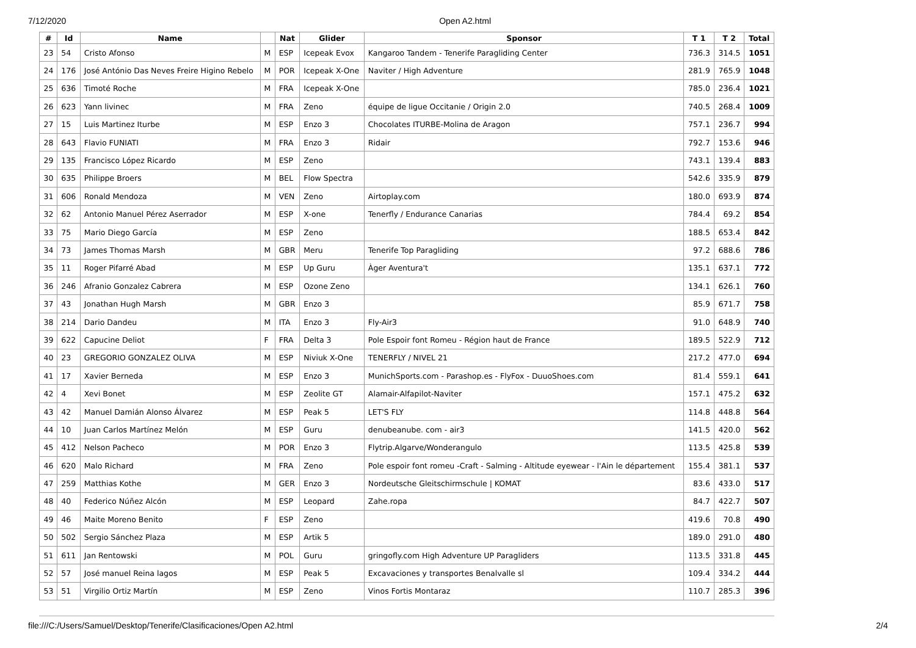7/12/2020 Open A2.html
| # | Id | Name | | Nat | Glider | Sponsor | T 1 | T 2 | Total |
| --- | --- | --- | --- | --- | --- | --- | --- | --- | --- |
| 23 | 54 | Cristo Afonso | M | ESP | Icepeak Evox | Kangaroo Tandem - Tenerife Paragliding Center | 736.3 | 314.5 | 1051 |
| 24 | 176 | José António Das Neves Freire Higino Rebelo | M | POR | Icepeak X-One | Naviter / High Adventure | 281.9 | 765.9 | 1048 |
| 25 | 636 | Timoté Roche | M | FRA | Icepeak X-One | | 785.0 | 236.4 | 1021 |
| 26 | 623 | Yann livinec | M | FRA | Zeno | équipe de ligue Occitanie / Origin 2.0 | 740.5 | 268.4 | 1009 |
| 27 | 15 | Luis Martinez Iturbe | M | ESP | Enzo 3 | Chocolates ITURBE-Molina de Aragon | 757.1 | 236.7 | 994 |
| 28 | 643 | Flavio FUNIATI | M | FRA | Enzo 3 | Ridair | 792.7 | 153.6 | 946 |
| 29 | 135 | Francisco López Ricardo | M | ESP | Zeno | | 743.1 | 139.4 | 883 |
| 30 | 635 | Philippe Broers | M | BEL | Flow Spectra | | 542.6 | 335.9 | 879 |
| 31 | 606 | Ronald Mendoza | M | VEN | Zeno | Airtoplay.com | 180.0 | 693.9 | 874 |
| 32 | 62 | Antonio Manuel Pérez Aserrador | M | ESP | X-one | Tenerfly / Endurance Canarias | 784.4 | 69.2 | 854 |
| 33 | 75 | Mario Diego García | M | ESP | Zeno | | 188.5 | 653.4 | 842 |
| 34 | 73 | James Thomas Marsh | M | GBR | Meru | Tenerife Top Paragliding | 97.2 | 688.6 | 786 |
| 35 | 11 | Roger Pifarré Abad | M | ESP | Up Guru | Àger Aventura't | 135.1 | 637.1 | 772 |
| 36 | 246 | Afranio Gonzalez Cabrera | M | ESP | Ozone Zeno | | 134.1 | 626.1 | 760 |
| 37 | 43 | Jonathan Hugh Marsh | M | GBR | Enzo 3 | | 85.9 | 671.7 | 758 |
| 38 | 214 | Dario Dandeu | M | ITA | Enzo 3 | Fly-Air3 | 91.0 | 648.9 | 740 |
| 39 | 622 | Capucine Deliot | F | FRA | Delta 3 | Pole Espoir font Romeu - Région haut de France | 189.5 | 522.9 | 712 |
| 40 | 23 | GREGORIO GONZALEZ OLIVA | M | ESP | Niviuk X-One | TENERFLY / NIVEL 21 | 217.2 | 477.0 | 694 |
| 41 | 17 | Xavier Berneda | M | ESP | Enzo 3 | MunichSports.com - Parashop.es - FlyFox - DuuoShoes.com | 81.4 | 559.1 | 641 |
| 42 | 4 | Xevi Bonet | M | ESP | Zeolite GT | Alamair-Alfapilot-Naviter | 157.1 | 475.2 | 632 |
| 43 | 42 | Manuel Damián Alonso Álvarez | M | ESP | Peak 5 | LET'S FLY | 114.8 | 448.8 | 564 |
| 44 | 10 | Juan Carlos Martínez Melón | M | ESP | Guru | denubeanube. com - air3 | 141.5 | 420.0 | 562 |
| 45 | 412 | Nelson Pacheco | M | POR | Enzo 3 | Flytrip.Algarve/Wonderangulo | 113.5 | 425.8 | 539 |
| 46 | 620 | Malo Richard | M | FRA | Zeno | Pole espoir font romeu -Craft - Salming - Altitude eyewear - l'Ain le département | 155.4 | 381.1 | 537 |
| 47 | 259 | Matthias Kothe | M | GER | Enzo 3 | Nordeutsche Gleitschirmschule / KOMAT | 83.6 | 433.0 | 517 |
| 48 | 40 | Federico Núñez Alcón | M | ESP | Leopard | Zahe.ropa | 84.7 | 422.7 | 507 |
| 49 | 46 | Maite Moreno Benito | F | ESP | Zeno | | 419.6 | 70.8 | 490 |
| 50 | 502 | Sergio Sánchez Plaza | M | ESP | Artik 5 | | 189.0 | 291.0 | 480 |
| 51 | 611 | Jan Rentowski | M | POL | Guru | gringofly.com High Adventure UP Paragliders | 113.5 | 331.8 | 445 |
| 52 | 57 | José manuel Reina lagos | M | ESP | Peak 5 | Excavaciones y transportes Benalvalle sl | 109.4 | 334.2 | 444 |
| 53 | 51 | Virgilio Ortiz Martín | M | ESP | Zeno | Vinos Fortis Montaraz | 110.7 | 285.3 | 396 |
file:///C:/Users/Samuel/Desktop/Tenerife/Clasificaciones/Open A2.html 2/4